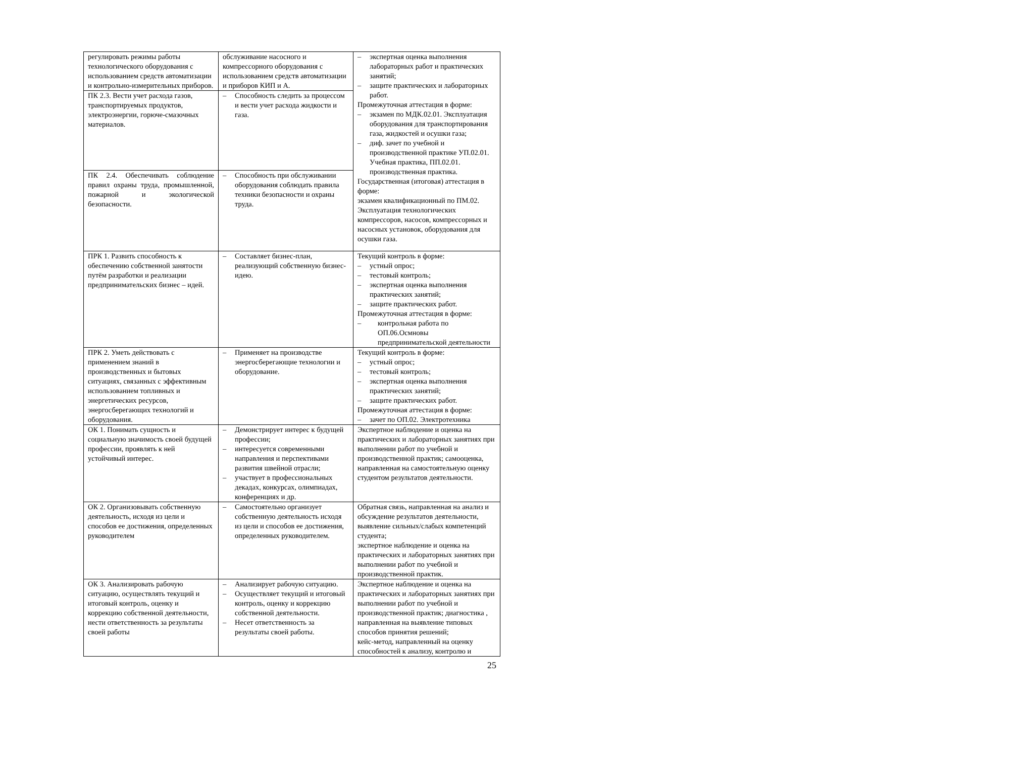| регулировать режимы работы технологического оборудования с использованием средств автоматизации и контрольно-измерительных приборов. | обслуживание насосного и компрессорного оборудования с использованием средств автоматизации и приборов КИП и А. | – экспертная оценка выполнения лабораторных работ и практических занятий; – защите практических и лабораторных работ. Промежуточная аттестация в форме: – экзамен по МДК.02.01. Эксплуатация оборудования для транспортирования газа, жидкостей и осушки газа; – диф. зачет по учебной и производственной практике УП.02.01. Учебная практика, ПП.02.01. производственная практика. Государственная (итоговая) аттестация в форме: экзамен квалификационный по ПМ.02. Эксплуатация технологических компрессоров, насосов, компрессорных и насосных установок, оборудования для осушки газа. |
| ПК 2.3. Вести учет расхода газов, транспортируемых продуктов, электроэнергии, горюче-смазочных материалов. | – Способность следить за процессом и вести учет расхода жидкости и газа. | |
| ПК 2.4. Обеспечивать соблюдение правил охраны труда, промышленной, пожарной и экологической безопасности. | – Способность при обслуживании оборудования соблюдать правила техники безопасности и охраны труда. | |
| ПРК 1. Развить способность к обеспечению собственной занятости путём разработки и реализации предпринимательских бизнес – идей. | – Составляет бизнес-план, реализующий собственную бизнес-идею. | Текущий контроль в форме: – устный опрос; – тестовый контроль; – экспертная оценка выполнения практических занятий; – защите практических работ. Промежуточная аттестация в форме: – контрольная работа по ОП.06.Осмновы предпринимательской деятельности |
| ПРК 2. Уметь действовать с применением знаний в производственных и бытовых ситуациях, связанных с эффективным использованием топливных и энергетических ресурсов, энергосберегающих технологий и оборудования. | – Применяет на производстве энергосберегающие технологии и оборудование. | Текущий контроль в форме: – устный опрос; – тестовый контроль; – экспертная оценка выполнения практических занятий; – защите практических работ. Промежуточная аттестация в форме: – зачет по ОП.02. Электротехника |
| ОК 1. Понимать сущность и социальную значимость своей будущей профессии, проявлять к ней устойчивый интерес. | – Демонстрирует интерес к будущей профессии; – интересуется современными направления и перспективами развития швейной отрасли; – участвует в профессиональных декадах, конкурсах, олимпиадах, конференциях и др. | Экспертное наблюдение и оценка на практических и лабораторных занятиях при выполнении работ по учебной и производственной практик; самооценка, направленная на самостоятельную оценку студентом результатов деятельности. |
| ОК 2. Организовывать собственную деятельность, исходя из цели и способов ее достижения, определенных руководителем | – Самостоятельно организует собственную деятельность исходя из цели и способов ее достижения, определенных руководителем. | Обратная связь, направленная на анализ и обсуждение результатов деятельности, выявление сильных/слабых компетенций студента; экспертное наблюдение и оценка на практических и лабораторных занятиях при выполнении работ по учебной и производственной практик. |
| ОК 3. Анализировать рабочую ситуацию, осуществлять текущий и итоговый контроль, оценку и коррекцию собственной деятельности, нести ответственность за результаты своей работы | – Анализирует рабочую ситуацию. – Осуществляет текущий и итоговый контроль, оценку и коррекцию собственной деятельности. – Несет ответственность за результаты своей работы. | Экспертное наблюдение и оценка на практических и лабораторных занятиях при выполнении работ по учебной и производственной практик; диагностика , направленная на выявление типовых способов принятия решений; кейс-метод, направленный на оценку способностей к анализу, контролю и |
25